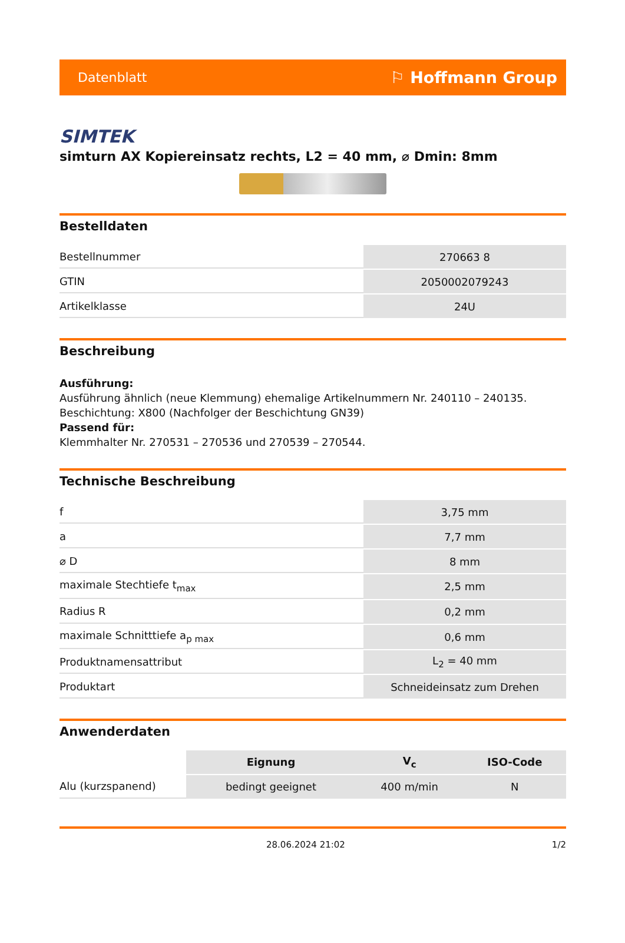Datenblatt ⚐ Hoffmann Group
SIMTEK
simturn AX Kopiereinsatz rechts, L2 = 40 mm, ⌀ Dmin: 8mm
Bestelldaten
| Bestellnummer | 270663 8 |
| GTIN | 2050002079243 |
| Artikelklasse | 24U |
Beschreibung
Ausführung:
Ausführung ähnlich (neue Klemmung) ehemalige Artikelnummern Nr. 240110 – 240135.
Beschichtung: X800 (Nachfolger der Beschichtung GN39)
Passend für:
Klemmhalter Nr. 270531 – 270536 und 270539 – 270544.
Technische Beschreibung
| f | 3,75 mm |
| a | 7,7 mm |
| ⌀ D | 8 mm |
| maximale Stechtiefe t<sub>max</sub> | 2,5 mm |
| Radius R | 0,2 mm |
| maximale Schnitttiefe a<sub>p max</sub> | 0,6 mm |
| Produktnamensattribut | L<sub>2</sub> = 40 mm |
| Produktart | Schneideinsatz zum Drehen |
Anwenderdaten
| | Eignung | V<sub>c</sub> | ISO-Code |
| --- | --- | --- | --- |
| Alu (kurzspanend) | bedingt geeignet | 400 m/min | N |
28.06.2024 21:02 1/2